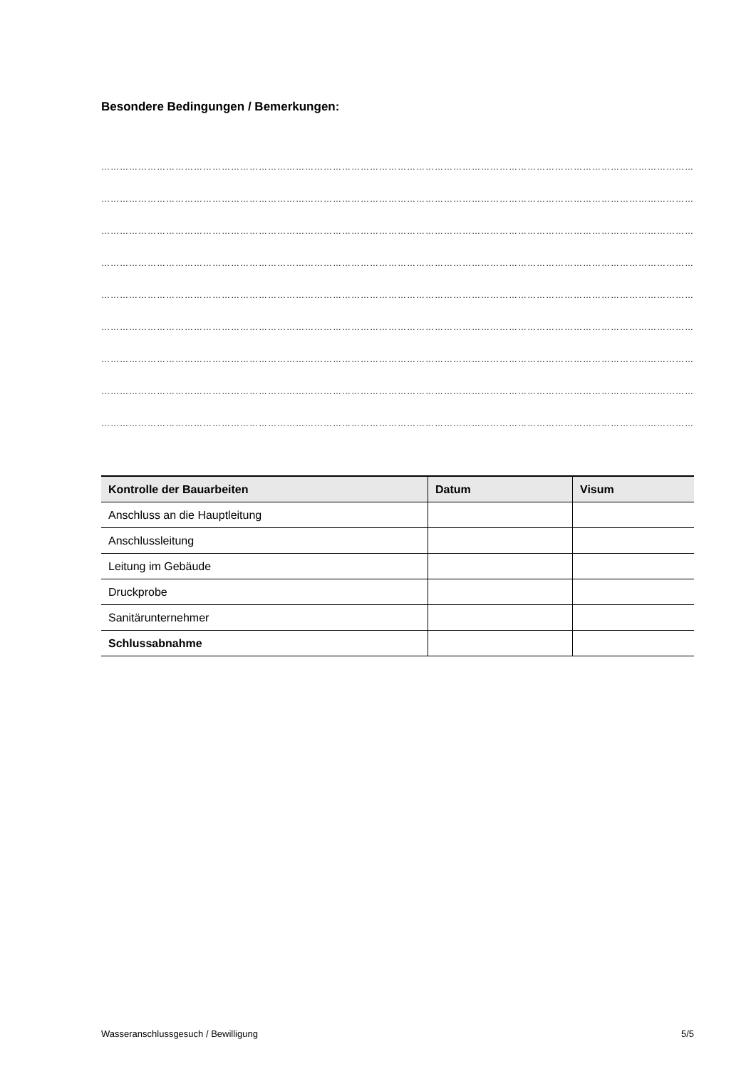Besondere Bedingungen / Bemerkungen:
………………………………………………………………………………………………………………………………………………………………………………………………
………………………………………………………………………………………………………………………………………………………………………………………………
………………………………………………………………………………………………………………………………………………………………………………………………
………………………………………………………………………………………………………………………………………………………………………………………………
………………………………………………………………………………………………………………………………………………………………………………………………
………………………………………………………………………………………………………………………………………………………………………………………………
………………………………………………………………………………………………………………………………………………………………………………………………
………………………………………………………………………………………………………………………………………………………………………………………………
………………………………………………………………………………………………………………………………………………………………………………………………
| Kontrolle der Bauarbeiten | Datum | Visum |
| --- | --- | --- |
| Anschluss an die Hauptleitung | | |
| Anschlussleitung | | |
| Leitung im Gebäude | | |
| Druckprobe | | |
| Sanitärunternehmer | | |
| Schlussabnahme | | |
Wasseranschlussgesuch / Bewilligung 5/5